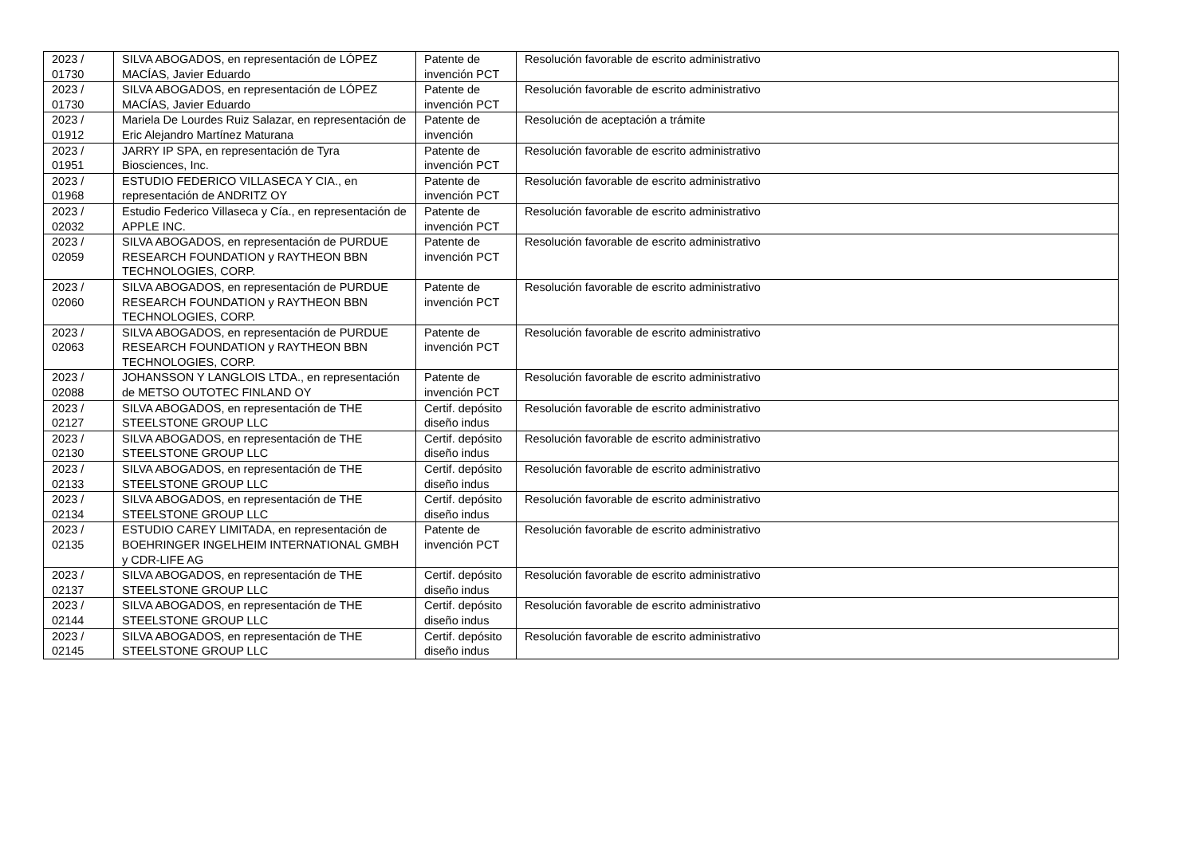| 2023 / 01730 | SILVA ABOGADOS, en representación de LÓPEZ MACÍAS, Javier Eduardo | Patente de invención PCT | Resolución favorable de escrito administrativo |
| 2023 / 01730 | SILVA ABOGADOS, en representación de LÓPEZ MACÍAS, Javier Eduardo | Patente de invención PCT | Resolución favorable de escrito administrativo |
| 2023 / 01912 | Mariela De Lourdes Ruiz Salazar, en representación de Eric Alejandro Martínez Maturana | Patente de invención | Resolución de aceptación a trámite |
| 2023 / 01951 | JARRY IP SPA, en representación de Tyra Biosciences, Inc. | Patente de invención PCT | Resolución favorable de escrito administrativo |
| 2023 / 01968 | ESTUDIO FEDERICO VILLASECA Y CIA., en representación de ANDRITZ OY | Patente de invención PCT | Resolución favorable de escrito administrativo |
| 2023 / 02032 | Estudio Federico Villaseca y Cía., en representación de APPLE INC. | Patente de invención PCT | Resolución favorable de escrito administrativo |
| 2023 / 02059 | SILVA ABOGADOS, en representación de PURDUE RESEARCH FOUNDATION y RAYTHEON BBN TECHNOLOGIES, CORP. | Patente de invención PCT | Resolución favorable de escrito administrativo |
| 2023 / 02060 | SILVA ABOGADOS, en representación de PURDUE RESEARCH FOUNDATION y RAYTHEON BBN TECHNOLOGIES, CORP. | Patente de invención PCT | Resolución favorable de escrito administrativo |
| 2023 / 02063 | SILVA ABOGADOS, en representación de PURDUE RESEARCH FOUNDATION y RAYTHEON BBN TECHNOLOGIES, CORP. | Patente de invención PCT | Resolución favorable de escrito administrativo |
| 2023 / 02088 | JOHANSSON Y LANGLOIS LTDA., en representación de METSO OUTOTEC FINLAND OY | Patente de invención PCT | Resolución favorable de escrito administrativo |
| 2023 / 02127 | SILVA ABOGADOS, en representación de THE STEELSTONE GROUP LLC | Certif. depósito diseño indus | Resolución favorable de escrito administrativo |
| 2023 / 02130 | SILVA ABOGADOS, en representación de THE STEELSTONE GROUP LLC | Certif. depósito diseño indus | Resolución favorable de escrito administrativo |
| 2023 / 02133 | SILVA ABOGADOS, en representación de THE STEELSTONE GROUP LLC | Certif. depósito diseño indus | Resolución favorable de escrito administrativo |
| 2023 / 02134 | SILVA ABOGADOS, en representación de THE STEELSTONE GROUP LLC | Certif. depósito diseño indus | Resolución favorable de escrito administrativo |
| 2023 / 02135 | ESTUDIO CAREY LIMITADA, en representación de BOEHRINGER INGELHEIM INTERNATIONAL GMBH y CDR-LIFE AG | Patente de invención PCT | Resolución favorable de escrito administrativo |
| 2023 / 02137 | SILVA ABOGADOS, en representación de THE STEELSTONE GROUP LLC | Certif. depósito diseño indus | Resolución favorable de escrito administrativo |
| 2023 / 02144 | SILVA ABOGADOS, en representación de THE STEELSTONE GROUP LLC | Certif. depósito diseño indus | Resolución favorable de escrito administrativo |
| 2023 / 02145 | SILVA ABOGADOS, en representación de THE STEELSTONE GROUP LLC | Certif. depósito diseño indus | Resolución favorable de escrito administrativo |